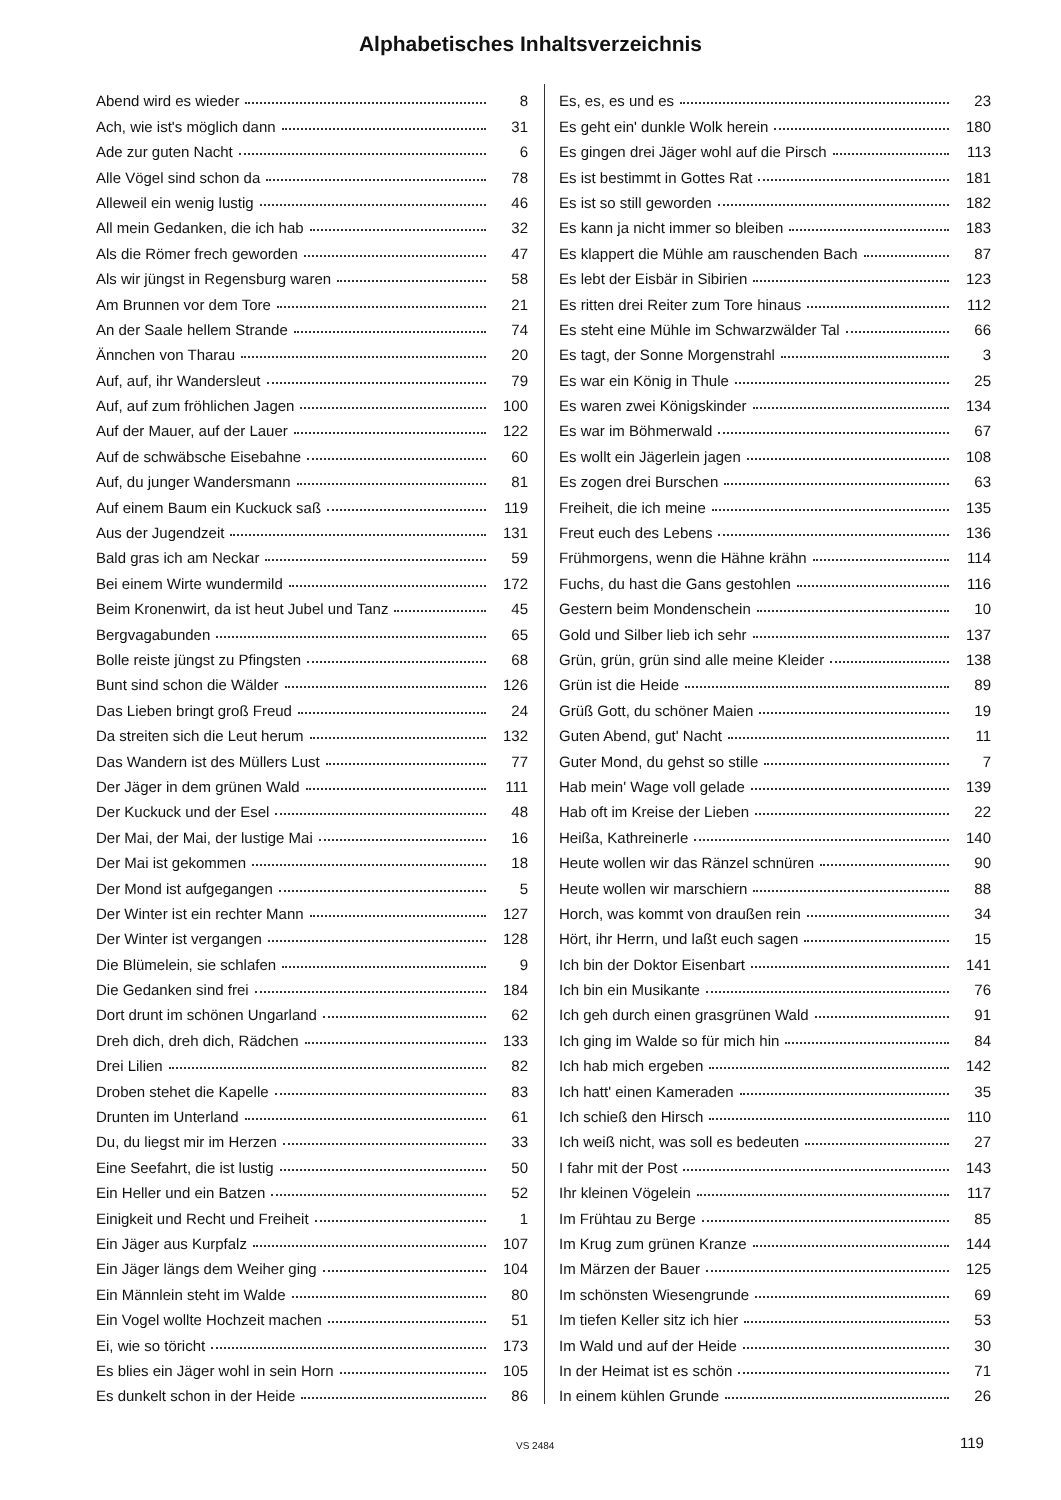Alphabetisches Inhaltsverzeichnis
Abend wird es wieder 8
Ach, wie ist's möglich dann 31
Ade zur guten Nacht 6
Alle Vögel sind schon da 78
Alleweil ein wenig lustig 46
All mein Gedanken, die ich hab 32
Als die Römer frech geworden 47
Als wir jüngst in Regensburg waren 58
Am Brunnen vor dem Tore 21
An der Saale hellem Strande 74
Ännchen von Tharau 20
Auf, auf, ihr Wandersleut 79
Auf, auf zum fröhlichen Jagen 100
Auf der Mauer, auf der Lauer 122
Auf de schwäbsche Eisebahne 60
Auf, du junger Wandersmann 81
Auf einem Baum ein Kuckuck saß 119
Aus der Jugendzeit 131
Bald gras ich am Neckar 59
Bei einem Wirte wundermild 172
Beim Kronenwirt, da ist heut Jubel und Tanz 45
Bergvagabunden 65
Bolle reiste jüngst zu Pfingsten 68
Bunt sind schon die Wälder 126
Das Lieben bringt groß Freud 24
Da streiten sich die Leut herum 132
Das Wandern ist des Müllers Lust 77
Der Jäger in dem grünen Wald 111
Der Kuckuck und der Esel 48
Der Mai, der Mai, der lustige Mai 16
Der Mai ist gekommen 18
Der Mond ist aufgegangen 5
Der Winter ist ein rechter Mann 127
Der Winter ist vergangen 128
Die Blümelein, sie schlafen 9
Die Gedanken sind frei 184
Dort drunt im schönen Ungarland 62
Dreh dich, dreh dich, Rädchen 133
Drei Lilien 82
Droben stehet die Kapelle 83
Drunten im Unterland 61
Du, du liegst mir im Herzen 33
Eine Seefahrt, die ist lustig 50
Ein Heller und ein Batzen 52
Einigkeit und Recht und Freiheit 1
Ein Jäger aus Kurpfalz 107
Ein Jäger längs dem Weiher ging 104
Ein Männlein steht im Walde 80
Ein Vogel wollte Hochzeit machen 51
Ei, wie so töricht 173
Es blies ein Jäger wohl in sein Horn 105
Es dunkelt schon in der Heide 86
Es, es, es und es 23
Es geht ein' dunkle Wolk herein 180
Es gingen drei Jäger wohl auf die Pirsch 113
Es ist bestimmt in Gottes Rat 181
Es ist so still geworden 182
Es kann ja nicht immer so bleiben 183
Es klappert die Mühle am rauschenden Bach 87
Es lebt der Eisbär in Sibirien 123
Es ritten drei Reiter zum Tore hinaus 112
Es steht eine Mühle im Schwarzwälder Tal 66
Es tagt, der Sonne Morgenstrahl 3
Es war ein König in Thule 25
Es waren zwei Königskinder 134
Es war im Böhmerwald 67
Es wollt ein Jägerlein jagen 108
Es zogen drei Burschen 63
Freiheit, die ich meine 135
Freut euch des Lebens 136
Frühmorgens, wenn die Hähne krähn 114
Fuchs, du hast die Gans gestohlen 116
Gestern beim Mondenschein 10
Gold und Silber lieb ich sehr 137
Grün, grün, grün sind alle meine Kleider 138
Grün ist die Heide 89
Grüß Gott, du schöner Maien 19
Guten Abend, gut' Nacht 11
Guter Mond, du gehst so stille 7
Hab mein' Wage voll gelade 139
Hab oft im Kreise der Lieben 22
Heißa, Kathreinerle 140
Heute wollen wir das Ränzel schnüren 90
Heute wollen wir marschiern 88
Horch, was kommt von draußen rein 34
Hört, ihr Herrn, und laßt euch sagen 15
Ich bin der Doktor Eisenbart 141
Ich bin ein Musikante 76
Ich geh durch einen grasgrünen Wald 91
Ich ging im Walde so für mich hin 84
Ich hab mich ergeben 142
Ich hatt' einen Kameraden 35
Ich schieß den Hirsch 110
Ich weiß nicht, was soll es bedeuten 27
I fahr mit der Post 143
Ihr kleinen Vögelein 117
Im Frühtau zu Berge 85
Im Krug zum grünen Kranze 144
Im Märzen der Bauer 125
Im schönsten Wiesengrunde 69
Im tiefen Keller sitz ich hier 53
Im Wald und auf der Heide 30
In der Heimat ist es schön 71
In einem kühlen Grunde 26
VS 2484 119